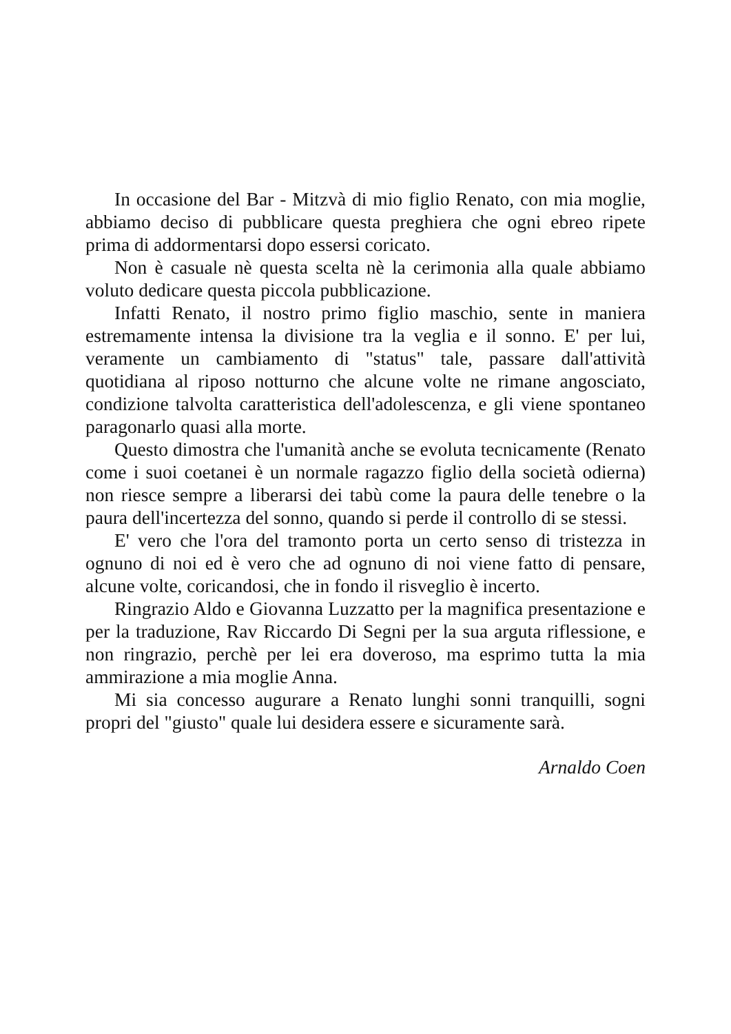In occasione del Bar - Mitzvà di mio figlio Renato, con mia moglie, abbiamo deciso di pubblicare questa preghiera che ogni ebreo ripete prima di addormentarsi dopo essersi coricato.
Non è casuale nè questa scelta nè la cerimonia alla quale abbiamo voluto dedicare questa piccola pubblicazione.
Infatti Renato, il nostro primo figlio maschio, sente in maniera estremamente intensa la divisione tra la veglia e il sonno. E' per lui, veramente un cambiamento di "status" tale, passare dall'attività quotidiana al riposo notturno che alcune volte ne rimane angosciato, condizione talvolta caratteristica dell'adolescenza, e gli viene spontaneo paragonarlo quasi alla morte.
Questo dimostra che l'umanità anche se evoluta tecnicamente (Renato come i suoi coetanei è un normale ragazzo figlio della società odierna) non riesce sempre a liberarsi dei tabù come la paura delle tenebre o la paura dell'incertezza del sonno, quando si perde il controllo di se stessi.
E' vero che l'ora del tramonto porta un certo senso di tristezza in ognuno di noi ed è vero che ad ognuno di noi viene fatto di pensare, alcune volte, coricandosi, che in fondo il risveglio è incerto.
Ringrazio Aldo e Giovanna Luzzatto per la magnifica presentazione e per la traduzione, Rav Riccardo Di Segni per la sua arguta riflessione, e non ringrazio, perchè per lei era doveroso, ma esprimo tutta la mia ammirazione a mia moglie Anna.
Mi sia concesso augurare a Renato lunghi sonni tranquilli, sogni propri del "giusto" quale lui desidera essere e sicuramente sarà.
Arnaldo Coen